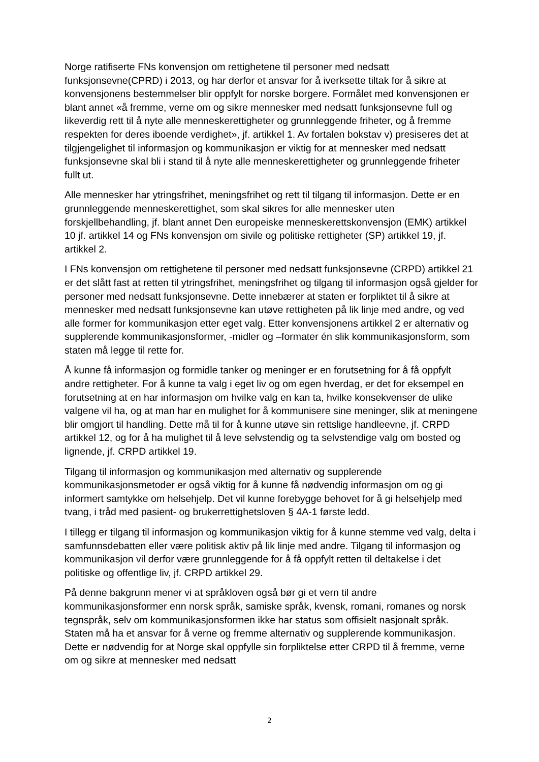Norge ratifiserte FNs konvensjon om rettighetene til personer med nedsatt funksjonsevne(CPRD) i 2013, og har derfor et ansvar for å iverksette tiltak for å sikre at konvensjonens bestemmelser blir oppfylt for norske borgere. Formålet med konvensjonen er blant annet «å fremme, verne om og sikre mennesker med nedsatt funksjonsevne full og likeverdig rett til å nyte alle menneskerettigheter og grunnleggende friheter, og å fremme respekten for deres iboende verdighet», jf. artikkel 1. Av fortalen bokstav v) presiseres det at tilgjengelighet til informasjon og kommunikasjon er viktig for at mennesker med nedsatt funksjonsevne skal bli i stand til å nyte alle menneskerettigheter og grunnleggende friheter fullt ut.
Alle mennesker har ytringsfrihet, meningsfrihet og rett til tilgang til informasjon. Dette er en grunnleggende menneskerettighet, som skal sikres for alle mennesker uten forskjellbehandling, jf. blant annet Den europeiske menneskerettskonvensjon (EMK) artikkel 10 jf. artikkel 14 og FNs konvensjon om sivile og politiske rettigheter (SP) artikkel 19, jf. artikkel 2.
I FNs konvensjon om rettighetene til personer med nedsatt funksjonsevne (CRPD) artikkel 21 er det slått fast at retten til ytringsfrihet, meningsfrihet og tilgang til informasjon også gjelder for personer med nedsatt funksjonsevne. Dette innebærer at staten er forpliktet til å sikre at mennesker med nedsatt funksjonsevne kan utøve rettigheten på lik linje med andre, og ved alle former for kommunikasjon etter eget valg. Etter konvensjonens artikkel 2 er alternativ og supplerende kommunikasjonsformer, -midler og –formater én slik kommunikasjonsform, som staten må legge til rette for.
Å kunne få informasjon og formidle tanker og meninger er en forutsetning for å få oppfylt andre rettigheter. For å kunne ta valg i eget liv og om egen hverdag, er det for eksempel en forutsetning at en har informasjon om hvilke valg en kan ta, hvilke konsekvenser de ulike valgene vil ha, og at man har en mulighet for å kommunisere sine meninger, slik at meningene blir omgjort til handling. Dette må til for å kunne utøve sin rettslige handleevne, jf. CRPD artikkel 12, og for å ha mulighet til å leve selvstendig og ta selvstendige valg om bosted og lignende, jf. CRPD artikkel 19.
Tilgang til informasjon og kommunikasjon med alternativ og supplerende kommunikasjonsmetoder er også viktig for å kunne få nødvendig informasjon om og gi informert samtykke om helsehjelp. Det vil kunne forebygge behovet for å gi helsehjelp med tvang, i tråd med pasient- og brukerrettighetsloven § 4A-1 første ledd.
I tillegg er tilgang til informasjon og kommunikasjon viktig for å kunne stemme ved valg, delta i samfunnsdebatten eller være politisk aktiv på lik linje med andre. Tilgang til informasjon og kommunikasjon vil derfor være grunnleggende for å få oppfylt retten til deltakelse i det politiske og offentlige liv, jf. CRPD artikkel 29.
På denne bakgrunn mener vi at språkloven også bør gi et vern til andre kommunikasjonsformer enn norsk språk, samiske språk, kvensk, romani, romanes og norsk tegnspråk, selv om kommunikasjonsformen ikke har status som offisielt nasjonalt språk. Staten må ha et ansvar for å verne og fremme alternativ og supplerende kommunikasjon. Dette er nødvendig for at Norge skal oppfylle sin forpliktelse etter CRPD til å fremme, verne om og sikre at mennesker med nedsatt
2